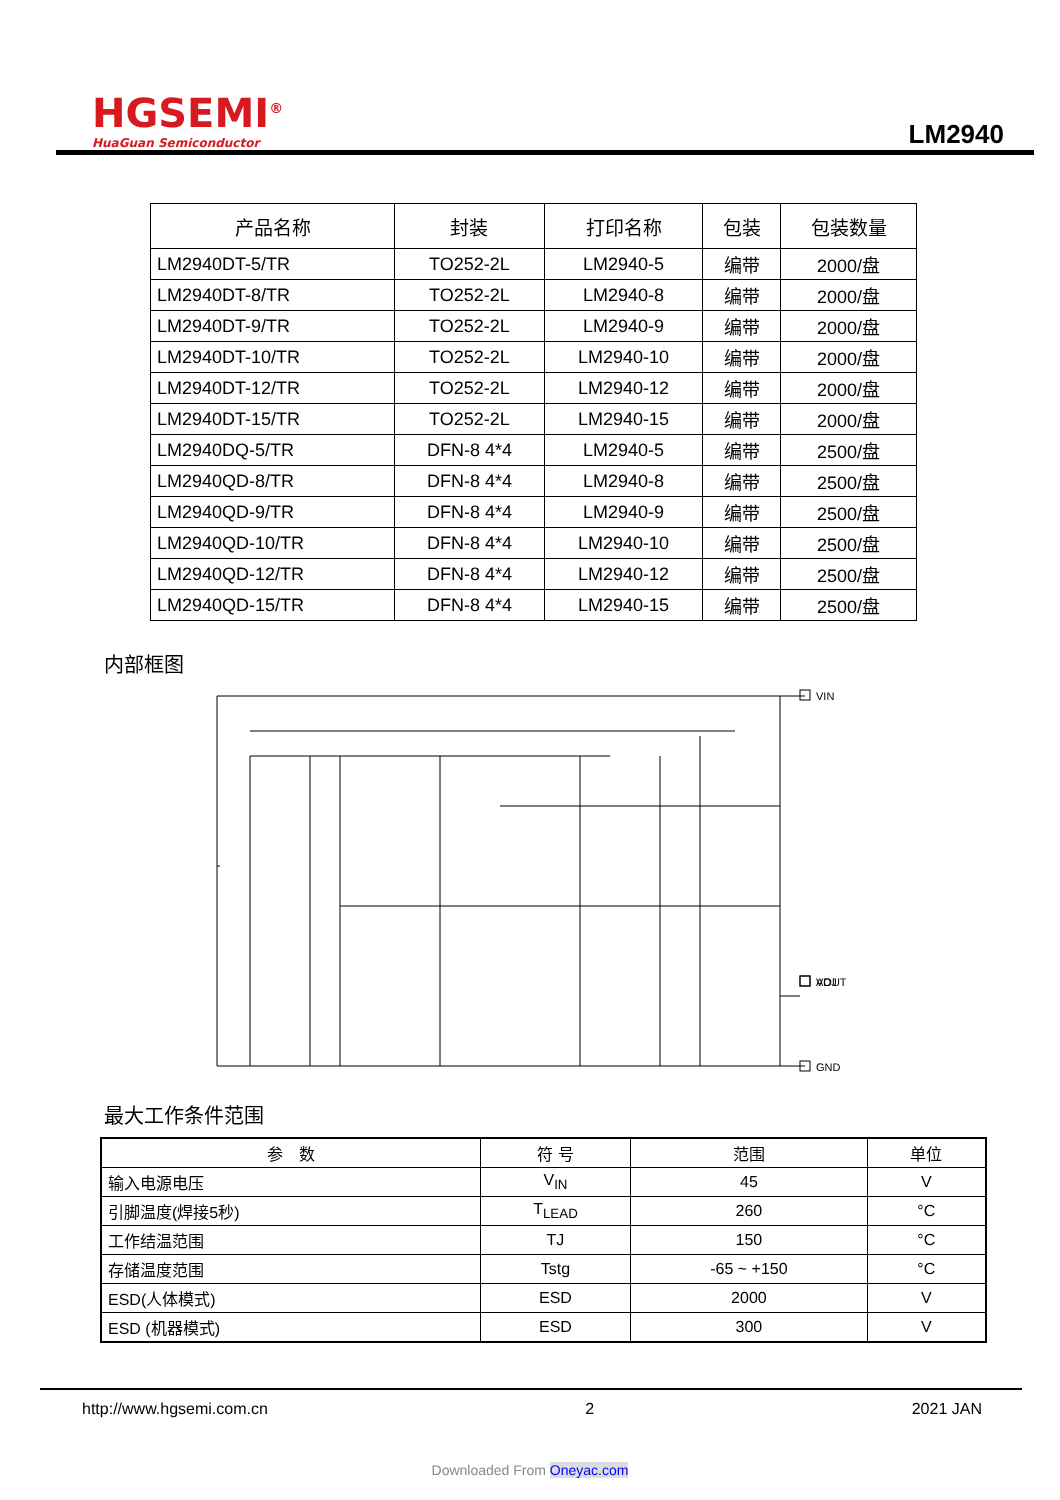HGSEMI<sup>®</sup>
HuaGuan Semiconductor
LM2940
| 产品名称 | 封装 | 打印名称 | 包装 | 包装数量 |
| --- | --- | --- | --- | --- |
| LM2940DT-5/TR | TO252-2L | LM2940-5 | 编带 | 2000/盘 |
| LM2940DT-8/TR | TO252-2L | LM2940-8 | 编带 | 2000/盘 |
| LM2940DT-9/TR | TO252-2L | LM2940-9 | 编带 | 2000/盘 |
| LM2940DT-10/TR | TO252-2L | LM2940-10 | 编带 | 2000/盘 |
| LM2940DT-12/TR | TO252-2L | LM2940-12 | 编带 | 2000/盘 |
| LM2940DT-15/TR | TO252-2L | LM2940-15 | 编带 | 2000/盘 |
| LM2940DQ-5/TR | DFN-8 4*4 | LM2940-5 | 编带 | 2500/盘 |
| LM2940QD-8/TR | DFN-8 4*4 | LM2940-8 | 编带 | 2500/盘 |
| LM2940QD-9/TR | DFN-8 4*4 | LM2940-9 | 编带 | 2500/盘 |
| LM2940QD-10/TR | DFN-8 4*4 | LM2940-10 | 编带 | 2500/盘 |
| LM2940QD-12/TR | DFN-8 4*4 | LM2940-12 | 编带 | 2500/盘 |
| LM2940QD-15/TR | DFN-8 4*4 | LM2940-15 | 编带 | 2500/盘 |
内部框图
VIN
VOUT
​
ADJ
GND
最大工作条件范围
| 参 数 | 符 号 | 范围 | 单位 |
| --- | --- | --- | --- |
| 输入电源电压 | V<sub>IN</sub> | 45 | V |
| 引脚温度(焊接5秒) | T<sub>LEAD</sub> | 260 | °C |
| 工作结温范围 | TJ | 150 | °C |
| 存储温度范围 | Tstg | -65 ~ +150 | °C |
| ESD(人体模式) | ESD | 2000 | V |
| ESD (机器模式) | ESD | 300 | V |
http://www.hgsemi.com.cn 2 2021 JAN
Downloaded From Oneyac.com